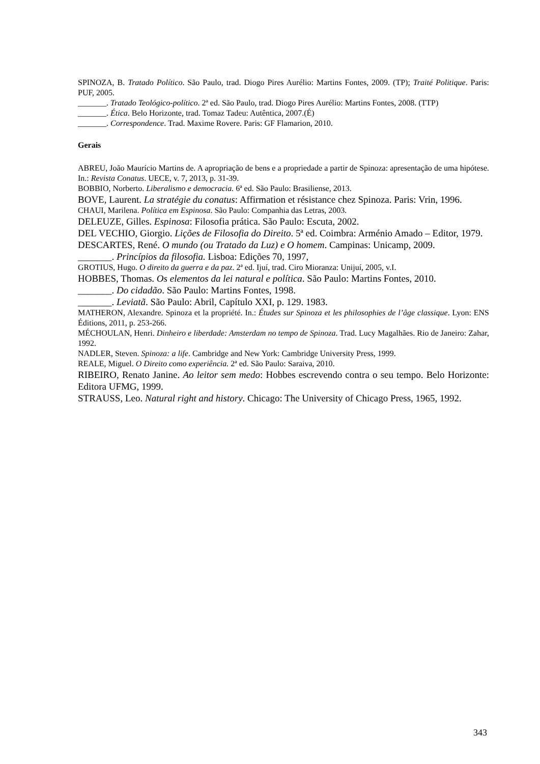SPINOZA, B. Tratado Político. São Paulo, trad. Diogo Pires Aurélio: Martins Fontes, 2009. (TP); Traité Politique. Paris: PUF, 2005.
_______. Tratado Teológico-político. 2ª ed. São Paulo, trad. Diogo Pires Aurélio: Martins Fontes, 2008. (TTP)
_______. Ética. Belo Horizonte, trad. Tomaz Tadeu: Autêntica, 2007.(É)
_______. Correspondence. Trad. Maxime Rovere. Paris: GF Flamarion, 2010.
Gerais
ABREU, João Maurício Martins de. A apropriação de bens e a propriedade a partir de Spinoza: apresentação de uma hipótese. In.: Revista Conatus. UECE, v. 7, 2013, p. 31-39.
BOBBIO, Norberto. Liberalismo e democracia. 6ª ed. São Paulo: Brasiliense, 2013.
BOVE, Laurent. La stratégie du conatus: Affirmation et résistance chez Spinoza. Paris: Vrin, 1996.
CHAUI, Marilena. Política em Espinosa. São Paulo: Companhia das Letras, 2003.
DELEUZE, Gilles. Espinosa: Filosofia prática. São Paulo: Escuta, 2002.
DEL VECHIO, Giorgio. Lições de Filosofia do Direito. 5ª ed. Coimbra: Arménio Amado – Editor, 1979.
DESCARTES, René. O mundo (ou Tratado da Luz) e O homem. Campinas: Unicamp, 2009.
_______. Princípios da filosofia. Lisboa: Edições 70, 1997,
GROTIUS, Hugo. O direito da guerra e da paz. 2ª ed. Ijuí, trad. Ciro Mioranza: Unijuí, 2005, v.I.
HOBBES, Thomas. Os elementos da lei natural e política. São Paulo: Martins Fontes, 2010.
_______. Do cidadão. São Paulo: Martins Fontes, 1998.
_______. Leviatã. São Paulo: Abril, Capítulo XXI, p. 129. 1983.
MATHERON, Alexandre. Spinoza et la propriété. In.: Études sur Spinoza et les philosophies de l’âge classique. Lyon: ENS Éditions, 2011, p. 253-266.
MÉCHOULAN, Henri. Dinheiro e liberdade: Amsterdam no tempo de Spinoza. Trad. Lucy Magalhães. Rio de Janeiro: Zahar, 1992.
NADLER, Steven. Spinoza: a life. Cambridge and New York: Cambridge University Press, 1999.
REALE, Miguel. O Direito como experiência. 2ª ed. São Paulo: Saraiva, 2010.
RIBEIRO, Renato Janine. Ao leitor sem medo: Hobbes escrevendo contra o seu tempo. Belo Horizonte: Editora UFMG, 1999.
STRAUSS, Leo. Natural right and history. Chicago: The University of Chicago Press, 1965, 1992.
343